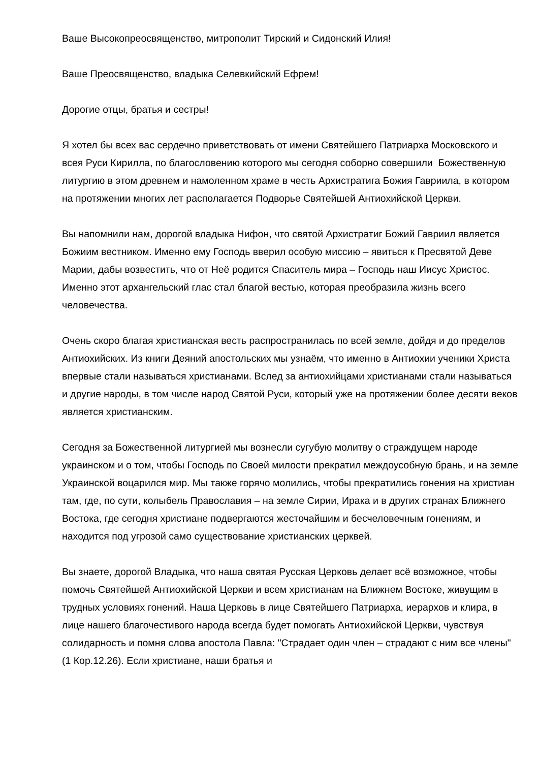Ваше Высокопреосвященство, митрополит Тирский и Сидонский Илия!
Ваше Преосвященство, владыка Селевкийский Ефрем!
Дорогие отцы, братья и сестры!
Я хотел бы всех вас сердечно приветствовать от имени Святейшего Патриарха Московского и всея Руси Кирилла, по благословению которого мы сегодня соборно совершили Божественную литургию в этом древнем и намоленном храме в честь Архистратига Божия Гавриила, в котором на протяжении многих лет располагается Подворье Святейшей Антиохийской Церкви.
Вы напомнили нам, дорогой владыка Нифон, что святой Архистратиг Божий Гавриил является Божиим вестником. Именно ему Господь вверил особую миссию – явиться к Пресвятой Деве Марии, дабы возвестить, что от Неё родится Спаситель мира – Господь наш Иисус Христос. Именно этот архангельский глас стал благой вестью, которая преобразила жизнь всего человечества.
Очень скоро благая христианская весть распространилась по всей земле, дойдя и до пределов Антиохийских. Из книги Деяний апостольских мы узнаём, что именно в Антиохии ученики Христа впервые стали называться христианами. Вслед за антиохийцами христианами стали называться и другие народы, в том числе народ Святой Руси, который уже на протяжении более десяти веков является христианским.
Сегодня за Божественной литургией мы вознесли сугубую молитву о страждущем народе украинском и о том, чтобы Господь по Своей милости прекратил междоусобную брань, и на земле Украинской воцарился мир. Мы также горячо молились, чтобы прекратились гонения на христиан там, где, по сути, колыбель Православия – на земле Сирии, Ирака и в других странах Ближнего Востока, где сегодня христиане подвергаются жесточайшим и бесчеловечным гонениям, и находится под угрозой само существование христианских церквей.
Вы знаете, дорогой Владыка, что наша святая Русская Церковь делает всё возможное, чтобы помочь Святейшей Антиохийской Церкви и всем христианам на Ближнем Востоке, живущим в трудных условиях гонений. Наша Церковь в лице Святейшего Патриарха, иерархов и клира, в лице нашего благочестивого народа всегда будет помогать Антиохийской Церкви, чувствуя солидарность и помня слова апостола Павла: "Страдает один член – страдают с ним все члены" (1 Кор.12.26). Если христиане, наши братья и